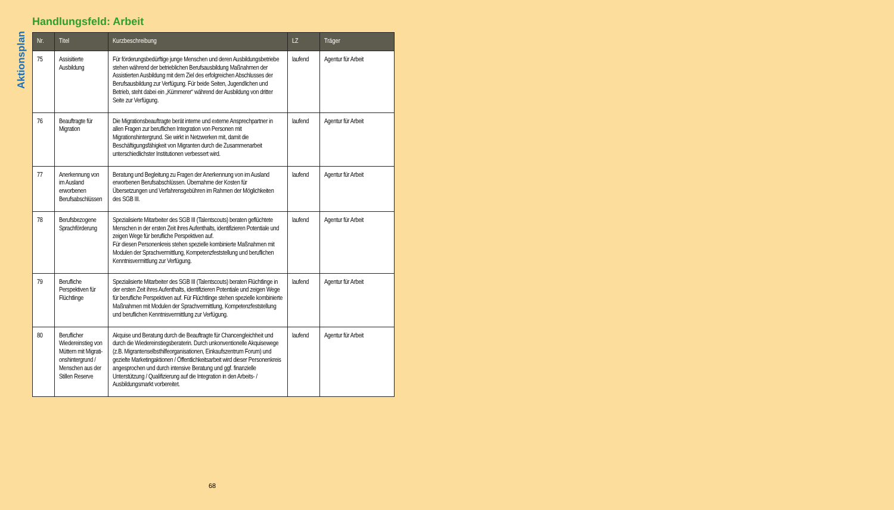Aktionsplan
Handlungsfeld: Arbeit
| Nr. | Titel | Kurzbeschreibung | LZ | Träger |
| --- | --- | --- | --- | --- |
| 75 | Assisitierte Ausbildung | Für förderungsbedürftige junge Menschen und deren Ausbildungsbetriebe stehen während der betrieblichen Berufsausbildung Maßnahmen der Assistierten Ausbildung mit dem Ziel des erfolgreichen Abschlusses der Berufsausbildung zur Verfügung. Für beide Seiten, Jugendlichen und Betrieb, steht dabei ein „Kümmerer“ während der Ausbildung von dritter Seite zur Verfügung. | laufend | Agentur für Arbeit |
| 76 | Beauftragte für Migration | Die Migrationsbeauftragte berät interne und externe Ansprechpartner in allen Fragen zur beruflichen Integration von Personen mit Migrationshintergrund. Sie wirkt in Netzwerken mit, damit die Beschäftigungsfähigkeit von Migranten durch die Zusammenarbeit unterschiedlichster Institutionen verbessert wird. | laufend | Agentur für Arbeit |
| 77 | Anerkennung von im Ausland erworbenen Berufsabschlüs­sen | Beratung und Begleitung zu Fragen der Anerkennung von im Ausland erworbenen Berufsabschlüssen. Übernahme der Kosten für Übersetzungen und Verfahrensgebühren im Rahmen der Möglichkeiten des SGB III. | laufend | Agentur für Arbeit |
| 78 | Berufsbezogene Sprachförde­rung | Spezialisierte Mitarbeiter des SGB III (Talentscouts) beraten geflüchtete Menschen in der ersten Zeit ihres Aufenthalts, identifizieren Potentiale und zeigen Wege für berufliche Perspektiven auf. Für diesen Personenkreis stehen spezielle kombinierte Maßnahmen mit Modulen der Sprachvermittlung, Kompetenzfeststellung und beruflichen Kenntnisvermittlung zur Verfügung. | laufend | Agentur für Arbeit |
| 79 | Berufliche Perspektiven für Flüchtlinge | Spezialisierte Mitarbeiter des SGB III (Talentscouts) beraten Flüchtlinge in der ersten Zeit ihres Aufenthalts, identifizieren Potentiale und zeigen Wege für berufliche Perspektiven auf. Für Flüchtlinge stehen spezielle kombinierte Maßnahmen mit Modulen der Sprachvermittlung, Kompetenzfeststellung und beruflichen Kenntnisvermittlung zur Verfügung. | laufend | Agentur für Arbeit |
| 80 | Beruflicher Wiedereinstieg von Müttern mit Migrati­onshintergrund / Menschen aus der Stillen Reserve | Akquise und Beratung durch die Beauftragte für Chancengleichheit und durch die Wiedereinstiegsberaterin. Durch unkonventionelle Akquisewege (z.B. Migrantenselbsthilfeorganisationen, Einkaufszentrum Forum) und gezielte Marketingaktionen / Öffentlichkeitsarbeit wird dieser Personenkreis angesprochen und durch intensive Beratung und ggf. finanzielle Unterstützung / Qualifizierung auf die Integration in den Arbeits- / Ausbildungsmarkt vorbereitet. | laufend | Agentur für Arbeit |
68